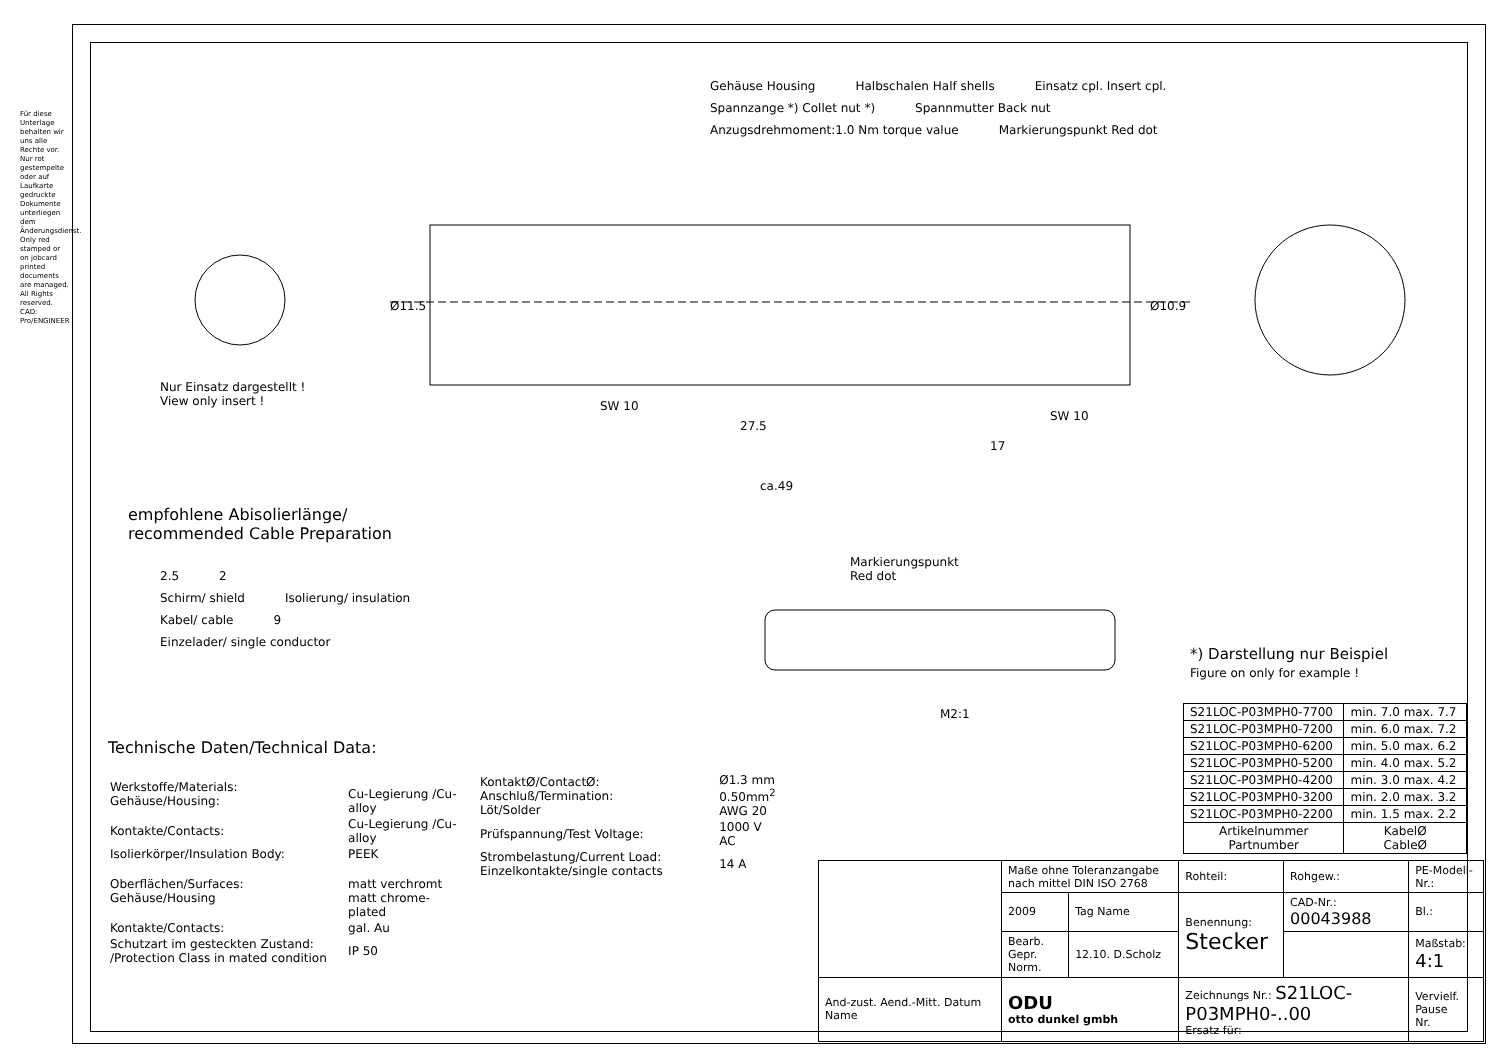Für diese Unterlage behalten wir uns alle Rechte vor. Nur rot gestempelte oder auf Laufkarte gedruckte Dokumente unterliegen dem Änderungsdienst. Only red stamped or on jobcard printed documents are managed. All Rights reserved. CAD: Pro/ENGINEER
Gehäuse Housing Halbschalen Half shells Einsatz cpl. Insert cpl. Spannzange *) Collet nut *) Spannmutter Back nut Anzugsdrehmoment:1.0 Nm torque value Markierungspunkt Red dot
Ø11.5
Ø10.9
27.5
17
ca.49
SW 10
SW 10
Nur Einsatz dargestellt !
View only insert !
empfohlene Abisolierlänge/
recommended Cable Preparation
2.5 2
Schirm/ shield Isolierung/ insulation
Kabel/ cable 9 Einzelader/ single conductor
Markierungspunkt
Red dot
M2:1
*) Darstellung nur Beispiel
Figure on only for example !
| S21LOC-P03MPH0-7700 | min. 7.0 max. 7.7 |
| S21LOC-P03MPH0-7200 | min. 6.0 max. 7.2 |
| S21LOC-P03MPH0-6200 | min. 5.0 max. 6.2 |
| S21LOC-P03MPH0-5200 | min. 4.0 max. 5.2 |
| S21LOC-P03MPH0-4200 | min. 3.0 max. 4.2 |
| S21LOC-P03MPH0-3200 | min. 2.0 max. 3.2 |
| S21LOC-P03MPH0-2200 | min. 1.5 max. 2.2 |
| Artikelnummer Partnumber | KabelØ CableØ |
Technische Daten/Technical Data:
| Werkstoffe/Materials: Gehäuse/Housing: | Cu-Legierung /Cu-alloy |
| Kontakte/Contacts: | Cu-Legierung /Cu-alloy |
| Isolierkörper/Insulation Body: | PEEK |
| Oberflächen/Surfaces: Gehäuse/Housing | matt verchromt matt chrome-plated |
| Kontakte/Contacts: | gal. Au |
| Schutzart im gesteckten Zustand: /Protection Class in mated condition | IP 50 |
| KontaktØ/ContactØ: Anschluß/Termination: Löt/Solder | Ø1.3 mm 0.50mm<sup>2</sup> AWG 20 |
| Prüfspannung/Test Voltage: | 1000 V AC |
| Strombelastung/Current Load: Einzelkontakte/single contacts | 14 A |
| | Maße ohne Toleranzangabe nach mittel DIN ISO 2768 | | Rohteil: | Rohgew.: | PE-Modell-Nr.: | |
| | 2009 | Tag Name | Benennung: Stecker | CAD-Nr.: 00043988 | | Bl.: |
| | Bearb. Gepr. Norm. | 12.10. D.Scholz | | | | Maßstab: 4:1 |
| And-zust. Aend.-Mitt. Datum Name | ODU otto dunkel gmbh | | Zeichnungs Nr.: S21LOC-P03MPH0-..00 Ersatz für: | | | Vervielf. Pause Nr. |